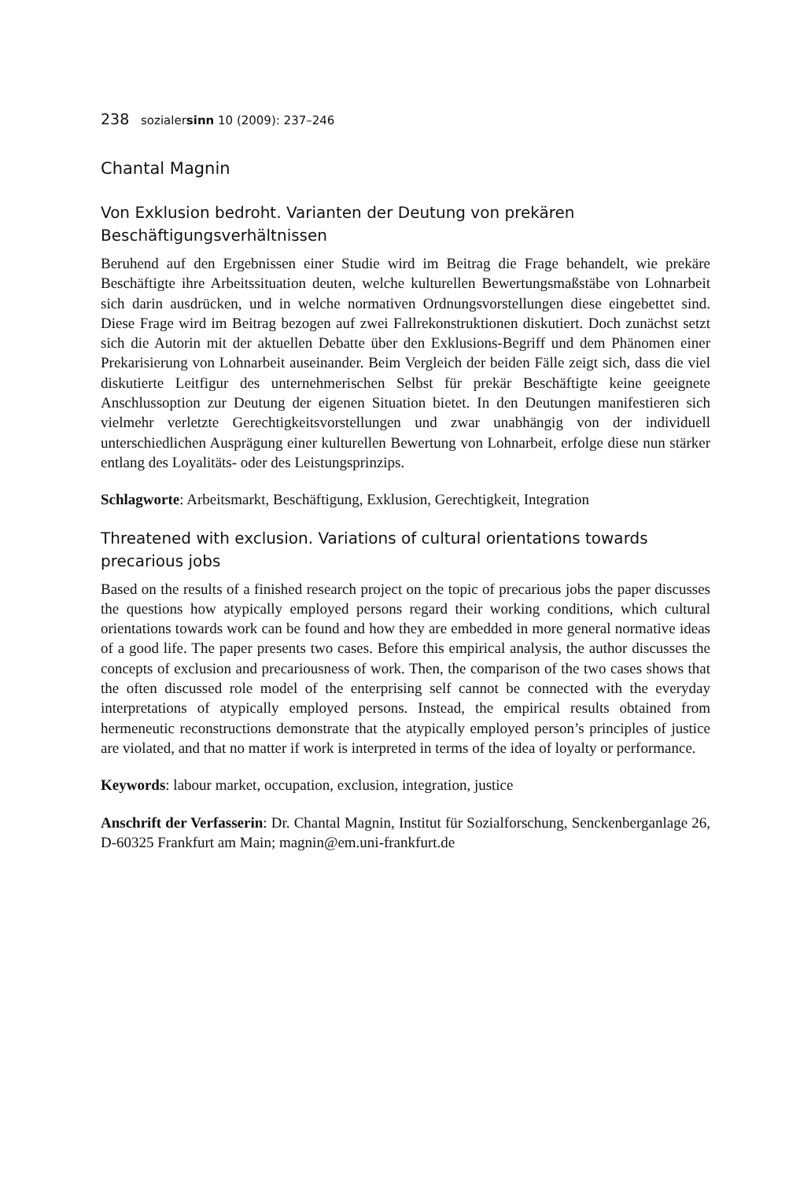238 sozialersinn 10 (2009): 237–246
Chantal Magnin
Von Exklusion bedroht. Varianten der Deutung von prekären Beschäftigungsverhältnissen
Beruhend auf den Ergebnissen einer Studie wird im Beitrag die Frage behandelt, wie prekäre Beschäftigte ihre Arbeitssituation deuten, welche kulturellen Bewertungsmaßstäbe von Lohnarbeit sich darin ausdrücken, und in welche normativen Ordnungsvorstellungen diese eingebettet sind. Diese Frage wird im Beitrag bezogen auf zwei Fallrekonstruktionen diskutiert. Doch zunächst setzt sich die Autorin mit der aktuellen Debatte über den Exklusions-Begriff und dem Phänomen einer Prekarisierung von Lohnarbeit auseinander. Beim Vergleich der beiden Fälle zeigt sich, dass die viel diskutierte Leitfigur des unternehmerischen Selbst für prekär Beschäftigte keine geeignete Anschlussoption zur Deutung der eigenen Situation bietet. In den Deutungen manifestieren sich vielmehr verletzte Gerechtigkeitsvorstellungen und zwar unabhängig von der individuell unterschiedlichen Ausprägung einer kulturellen Bewertung von Lohnarbeit, erfolge diese nun stärker entlang des Loyalitäts- oder des Leistungsprinzips.
Schlagworte: Arbeitsmarkt, Beschäftigung, Exklusion, Gerechtigkeit, Integration
Threatened with exclusion. Variations of cultural orientations towards precarious jobs
Based on the results of a finished research project on the topic of precarious jobs the paper discusses the questions how atypically employed persons regard their working conditions, which cultural orientations towards work can be found and how they are embedded in more general normative ideas of a good life. The paper presents two cases. Before this empirical analysis, the author discusses the concepts of exclusion and precariousness of work. Then, the comparison of the two cases shows that the often discussed role model of the enterprising self cannot be connected with the everyday interpretations of atypically employed persons. Instead, the empirical results obtained from hermeneutic reconstructions demonstrate that the atypically employed person’s principles of justice are violated, and that no matter if work is interpreted in terms of the idea of loyalty or performance.
Keywords: labour market, occupation, exclusion, integration, justice
Anschrift der Verfasserin: Dr. Chantal Magnin, Institut für Sozialforschung, Senckenberganlage 26, D-60325 Frankfurt am Main; magnin@em.uni-frankfurt.de